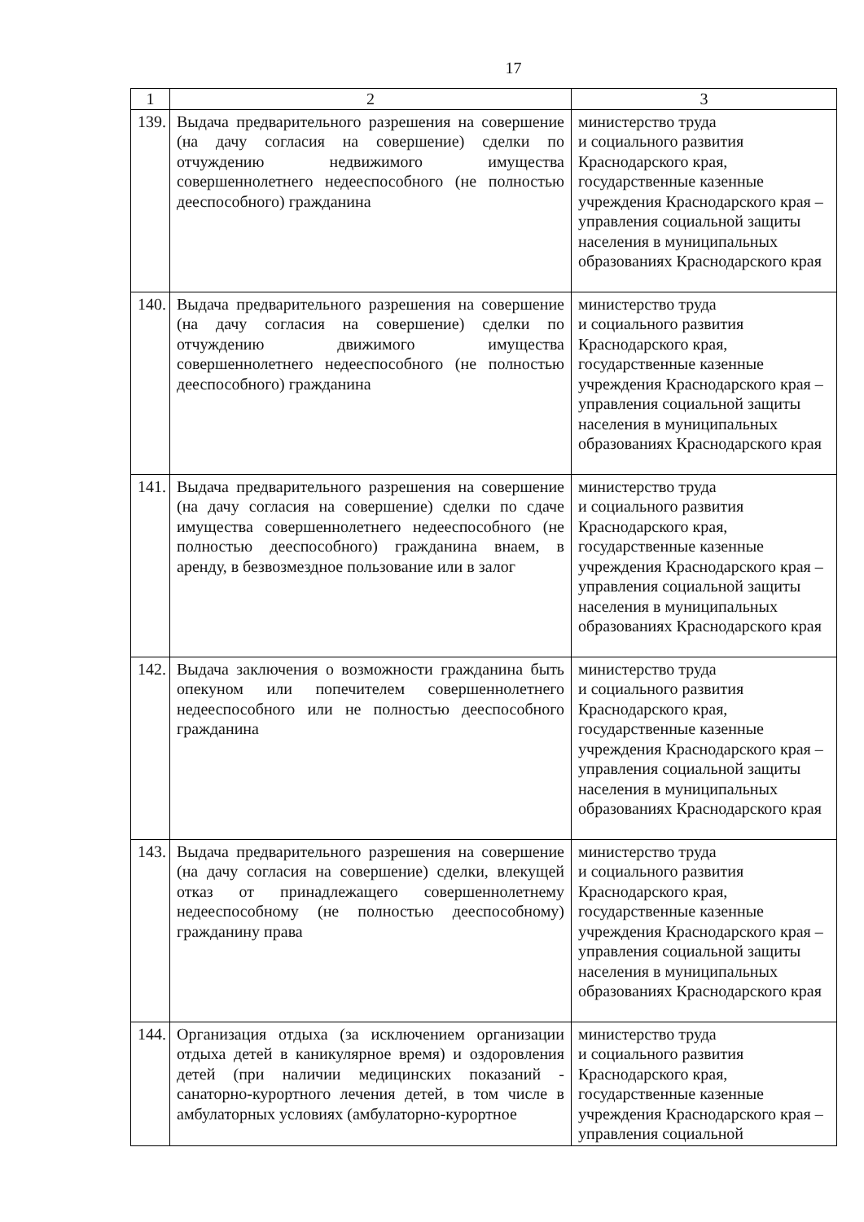17
| 1 | 2 | 3 |
| --- | --- | --- |
| 139. | Выдача предварительного разрешения на совершение (на дачу согласия на совершение) сделки по отчуждению недвижимого имущества совершеннолетнего недееспособного (не полностью дееспособного) гражданина | министерство труда и социального развития Краснодарского края, государственные казенные учреждения Краснодарского края – управления социальной защиты населения в муниципальных образованиях Краснодарского края |
| 140. | Выдача предварительного разрешения на совершение (на дачу согласия на совершение) сделки по отчуждению движимого имущества совершеннолетнего недееспособного (не полностью дееспособного) гражданина | министерство труда и социального развития Краснодарского края, государственные казенные учреждения Краснодарского края – управления социальной защиты населения в муниципальных образованиях Краснодарского края |
| 141. | Выдача предварительного разрешения на совершение (на дачу согласия на совершение) сделки по сдаче имущества совершеннолетнего недееспособного (не полностью дееспособного) гражданина внаем, в аренду, в безвозмездное пользование или в залог | министерство труда и социального развития Краснодарского края, государственные казенные учреждения Краснодарского края – управления социальной защиты населения в муниципальных образованиях Краснодарского края |
| 142. | Выдача заключения о возможности гражданина быть опекуном или попечителем совершеннолетнего недееспособного или не полностью дееспособного гражданина | министерство труда и социального развития Краснодарского края, государственные казенные учреждения Краснодарского края – управления социальной защиты населения в муниципальных образованиях Краснодарского края |
| 143. | Выдача предварительного разрешения на совершение (на дачу согласия на совершение) сделки, влекущей отказ от принадлежащего совершеннолетнему недееспособному (не полностью дееспособному) гражданину права | министерство труда и социального развития Краснодарского края, государственные казенные учреждения Краснодарского края – управления социальной защиты населения в муниципальных образованиях Краснодарского края |
| 144. | Организация отдыха (за исключением организации отдыха детей в каникулярное время) и оздоровления детей (при наличии медицинских показаний - санаторно-курортного лечения детей, в том числе в амбулаторных условиях (амбулаторно-курортное | министерство труда и социального развития Краснодарского края, государственные казенные учреждения Краснодарского края – управления социальной |